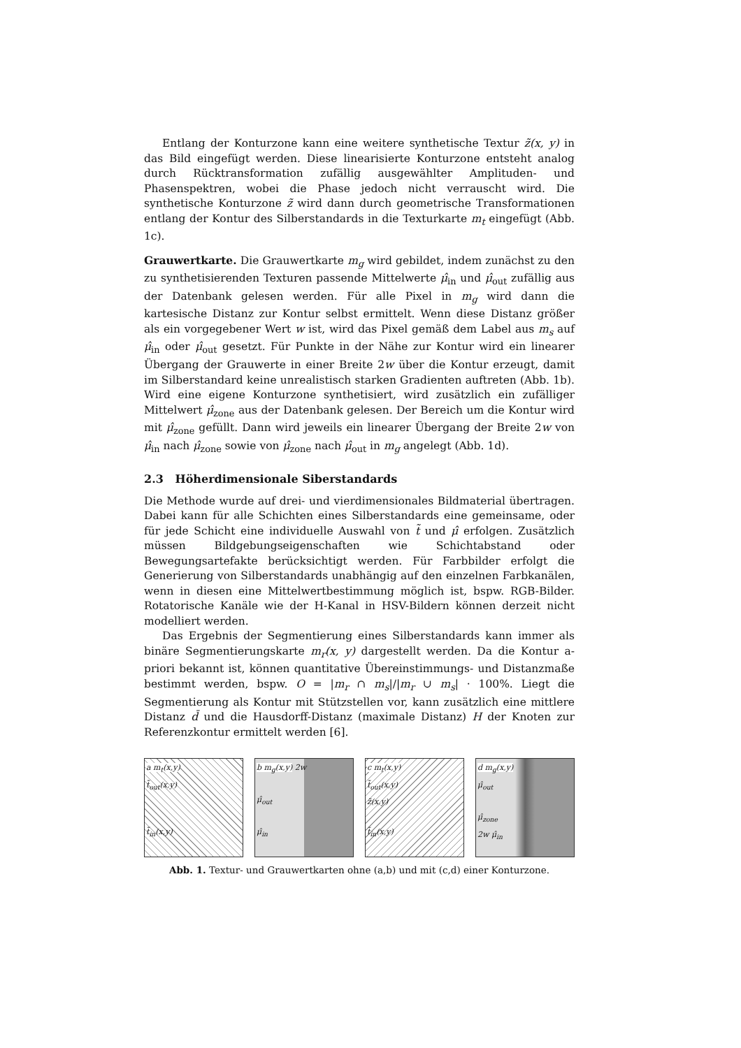Entlang der Konturzone kann eine weitere synthetische Textur z̃(x, y) in das Bild eingefügt werden. Diese linearisierte Konturzone entsteht analog durch Rücktransformation zufällig ausgewählter Amplituden- und Phasenspektren, wobei die Phase jedoch nicht verrauscht wird. Die synthetische Konturzone z̃ wird dann durch geometrische Transformationen entlang der Kontur des Silberstandards in die Texturkarte m<sub>t</sub> eingefügt (Abb. 1c).
Grauwertkarte. Die Grauwertkarte m<sub>g</sub> wird gebildet, indem zunächst zu den zu synthetisierenden Texturen passende Mittelwerte μ̂<sub>in</sub> und μ̂<sub>out</sub> zufällig aus der Datenbank gelesen werden. Für alle Pixel in m<sub>g</sub> wird dann die kartesische Distanz zur Kontur selbst ermittelt. Wenn diese Distanz größer als ein vorgegebener Wert w ist, wird das Pixel gemäß dem Label aus m<sub>s</sub> auf μ̂<sub>in</sub> oder μ̂<sub>out</sub> gesetzt. Für Punkte in der Nähe zur Kontur wird ein linearer Übergang der Grauwerte in einer Breite 2w über die Kontur erzeugt, damit im Silberstandard keine unrealistisch starken Gradienten auftreten (Abb. 1b). Wird eine eigene Konturzone synthetisiert, wird zusätzlich ein zufälliger Mittelwert μ̂<sub>zone</sub> aus der Datenbank gelesen. Der Bereich um die Kontur wird mit μ̂<sub>zone</sub> gefüllt. Dann wird jeweils ein linearer Übergang der Breite 2w von μ̂<sub>in</sub> nach μ̂<sub>zone</sub> sowie von μ̂<sub>zone</sub> nach μ̂<sub>out</sub> in m<sub>g</sub> angelegt (Abb. 1d).
2.3 Höherdimensionale Siberstandards
Die Methode wurde auf drei- und vierdimensionales Bildmaterial übertragen. Dabei kann für alle Schichten eines Silberstandards eine gemeinsame, oder für jede Schicht eine individuelle Auswahl von t̃ und μ̂ erfolgen. Zusätzlich müssen Bildgebungseigenschaften wie Schichtabstand oder Bewegungsartefakte berücksichtigt werden. Für Farbbilder erfolgt die Generierung von Silberstandards unabhängig auf den einzelnen Farbkanälen, wenn in diesen eine Mittelwertbestimmung möglich ist, bspw. RGB-Bilder. Rotatorische Kanäle wie der H-Kanal in HSV-Bildern können derzeit nicht modelliert werden.
Das Ergebnis der Segmentierung eines Silberstandards kann immer als binäre Segmentierungskarte m<sub>r</sub>(x, y) dargestellt werden. Da die Kontur a-priori bekannt ist, können quantitative Übereinstimmungs- und Distanzmaße bestimmt werden, bspw. O = |m<sub>r</sub> ∩ m<sub>s</sub>|/|m<sub>r</sub> ∪ m<sub>s</sub>| · 100%. Liegt die Segmentierung als Kontur mit Stützstellen vor, kann zusätzlich eine mittlere Distanz d̄ und die Hausdorff-Distanz (maximale Distanz) H der Knoten zur Referenzkontur ermittelt werden [6].
a m<sub>t</sub>(x,y)
t̃<sub>out</sub>(x,y)
t̃<sub>in</sub>(x,y)
b m<sub>g</sub>(x,y) 2w
μ̂<sub>out</sub>
μ̂<sub>in</sub>
c m<sub>t</sub>(x,y)
t̃<sub>out</sub>(x,y)
z̃(x,y)
t̃<sub>in</sub>(x,y)
d m<sub>g</sub>(x,y)
μ̂<sub>out</sub>
μ̂<sub>zone</sub>
2w μ̂<sub>in</sub>
Abb. 1. Textur- und Grauwertkarten ohne (a,b) und mit (c,d) einer Konturzone.